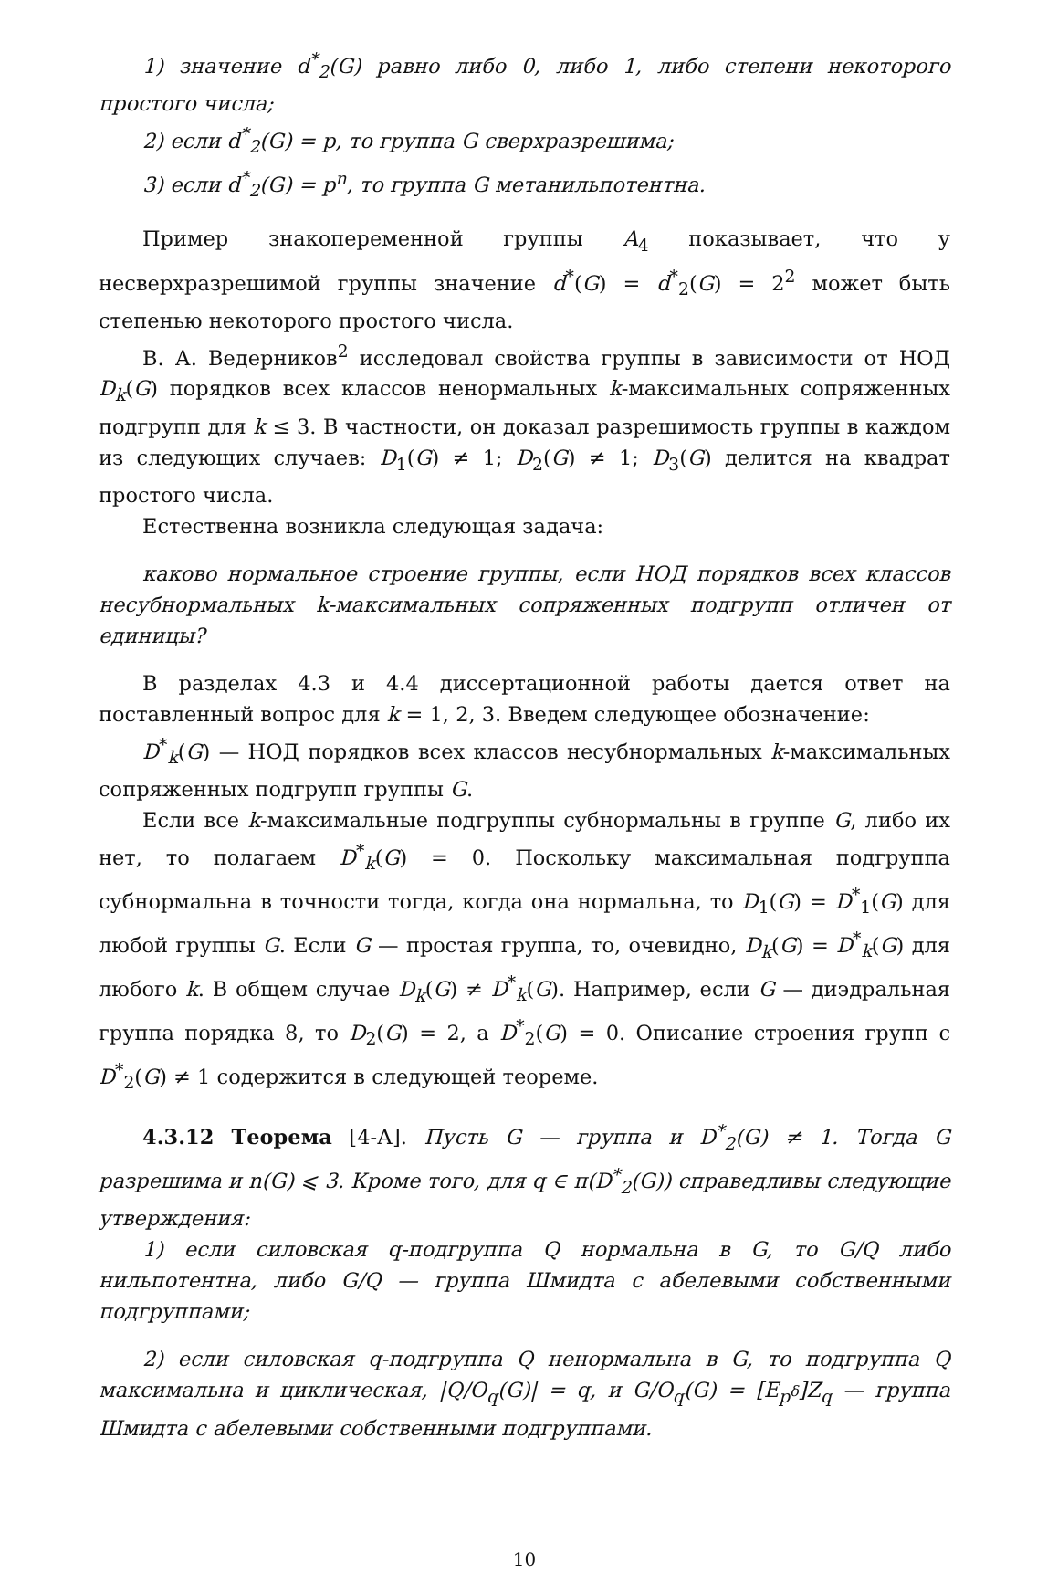1) значение d<sup>*</sup><sub>2</sub>(G) равно либо 0, либо 1, либо степени некоторого простого числа;
2) если d<sup>*</sup><sub>2</sub>(G) = p, то группа G сверхразрешима;
3) если d<sup>*</sup><sub>2</sub>(G) = p<sup>n</sup>, то группа G метанильпотентна.
Пример знакопеременной группы A<sub>4</sub> показывает, что у несверхразрешимой группы значение d<sup>*</sup>(G) = d<sup>*</sup><sub>2</sub>(G) = 2<sup>2</sup> может быть степенью некоторого простого числа.
В. А. Ведерников<sup>2</sup> исследовал свойства группы в зависимости от НОД D<sub>k</sub>(G) порядков всех классов ненормальных k-максимальных сопряженных подгрупп для k ≤ 3. В частности, он доказал разрешимость группы в каждом из следующих случаев: D<sub>1</sub>(G) ≠ 1; D<sub>2</sub>(G) ≠ 1; D<sub>3</sub>(G) делится на квадрат простого числа.
Естественна возникла следующая задача:
каково нормальное строение группы, если НОД порядков всех классов несубнормальных k-максимальных сопряженных подгрупп отличен от единицы?
В разделах 4.3 и 4.4 диссертационной работы дается ответ на поставленный вопрос для k = 1, 2, 3. Введем следующее обозначение:
D<sup>*</sup><sub>k</sub>(G) — НОД порядков всех классов несубнормальных k-максимальных сопряженных подгрупп группы G.
Если все k-максимальные подгруппы субнормальны в группе G, либо их нет, то полагаем D<sup>*</sup><sub>k</sub>(G) = 0. Поскольку максимальная подгруппа субнормальна в точности тогда, когда она нормальна, то D<sub>1</sub>(G) = D<sup>*</sup><sub>1</sub>(G) для любой группы G. Если G — простая группа, то, очевидно, D<sub>k</sub>(G) = D<sup>*</sup><sub>k</sub>(G) для любого k. В общем случае D<sub>k</sub>(G) ≠ D<sup>*</sup><sub>k</sub>(G). Например, если G — диэдральная группа порядка 8, то D<sub>2</sub>(G) = 2, а D<sup>*</sup><sub>2</sub>(G) = 0. Описание строения групп с D<sup>*</sup><sub>2</sub>(G) ≠ 1 содержится в следующей теореме.
4.3.12 Теорема [4-А]. Пусть G — группа и D<sup>*</sup><sub>2</sub>(G) ≠ 1. Тогда G разрешима и n(G) ⩽ 3. Кроме того, для q ∈ π(D<sup>*</sup><sub>2</sub>(G)) справедливы следующие утверждения:
1) если силовская q-подгруппа Q нормальна в G, то G/Q либо нильпотентна, либо G/Q — группа Шмидта с абелевыми собственными подгруппами;
2) если силовская q-подгруппа Q ненормальна в G, то подгруппа Q максимальна и циклическая, |Q/O<sub>q</sub>(G)| = q, и G/O<sub>q</sub>(G) = [E<sub>p<sup>δ</sup></sub>]Z<sub>q</sub> — группа Шмидта с абелевыми собственными подгруппами.
10